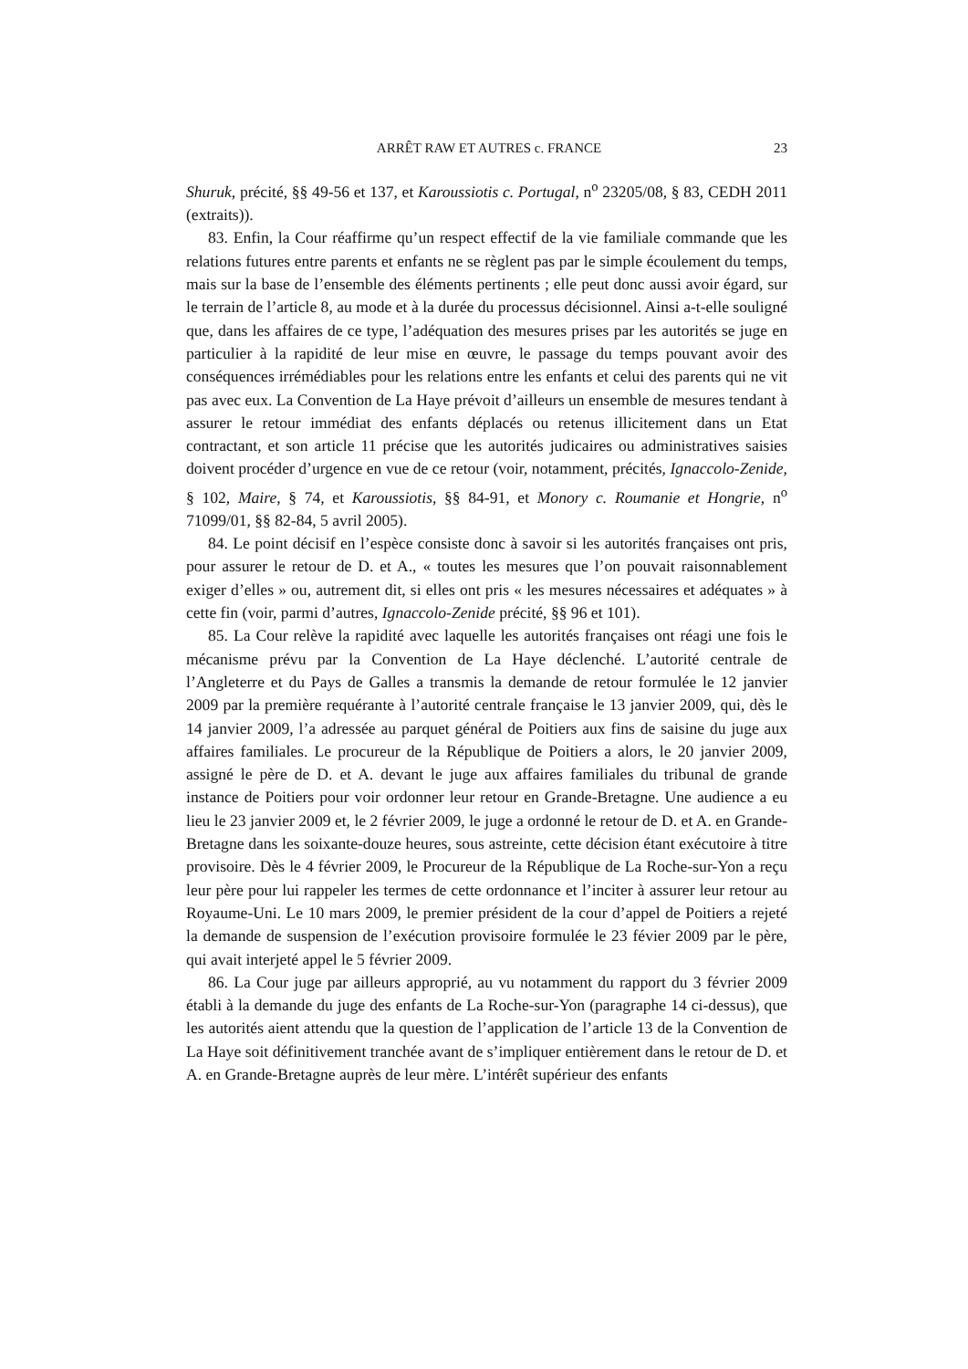ARRÊT RAW ET AUTRES c. FRANCE 23
Shuruk, précité, §§ 49-56 et 137, et Karoussiotis c. Portugal, n<sup>o</sup> 23205/08, § 83, CEDH 2011 (extraits)).
83. Enfin, la Cour réaffirme qu’un respect effectif de la vie familiale commande que les relations futures entre parents et enfants ne se règlent pas par le simple écoulement du temps, mais sur la base de l’ensemble des éléments pertinents ; elle peut donc aussi avoir égard, sur le terrain de l’article 8, au mode et à la durée du processus décisionnel. Ainsi a-t-elle souligné que, dans les affaires de ce type, l’adéquation des mesures prises par les autorités se juge en particulier à la rapidité de leur mise en œuvre, le passage du temps pouvant avoir des conséquences irrémédiables pour les relations entre les enfants et celui des parents qui ne vit pas avec eux. La Convention de La Haye prévoit d’ailleurs un ensemble de mesures tendant à assurer le retour immédiat des enfants déplacés ou retenus illicitement dans un Etat contractant, et son article 11 précise que les autorités judicaires ou administratives saisies doivent procéder d’urgence en vue de ce retour (voir, notamment, précités, Ignaccolo-Zenide, § 102, Maire, § 74, et Karoussiotis, §§ 84-91, et Monory c. Roumanie et Hongrie, n<sup>o</sup> 71099/01, §§ 82-84, 5 avril 2005).
84. Le point décisif en l’espèce consiste donc à savoir si les autorités françaises ont pris, pour assurer le retour de D. et A., « toutes les mesures que l’on pouvait raisonnablement exiger d’elles » ou, autrement dit, si elles ont pris « les mesures nécessaires et adéquates » à cette fin (voir, parmi d’autres, Ignaccolo-Zenide précité, §§ 96 et 101).
85. La Cour relève la rapidité avec laquelle les autorités françaises ont réagi une fois le mécanisme prévu par la Convention de La Haye déclenché. L’autorité centrale de l’Angleterre et du Pays de Galles a transmis la demande de retour formulée le 12 janvier 2009 par la première requérante à l’autorité centrale française le 13 janvier 2009, qui, dès le 14 janvier 2009, l’a adressée au parquet général de Poitiers aux fins de saisine du juge aux affaires familiales. Le procureur de la République de Poitiers a alors, le 20 janvier 2009, assigné le père de D. et A. devant le juge aux affaires familiales du tribunal de grande instance de Poitiers pour voir ordonner leur retour en Grande-Bretagne. Une audience a eu lieu le 23 janvier 2009 et, le 2 février 2009, le juge a ordonné le retour de D. et A. en Grande-Bretagne dans les soixante-douze heures, sous astreinte, cette décision étant exécutoire à titre provisoire. Dès le 4 février 2009, le Procureur de la République de La Roche-sur-Yon a reçu leur père pour lui rappeler les termes de cette ordonnance et l’inciter à assurer leur retour au Royaume-Uni. Le 10 mars 2009, le premier président de la cour d’appel de Poitiers a rejeté la demande de suspension de l’exécution provisoire formulée le 23 févier 2009 par le père, qui avait interjeté appel le 5 février 2009.
86. La Cour juge par ailleurs approprié, au vu notamment du rapport du 3 février 2009 établi à la demande du juge des enfants de La Roche-sur-Yon (paragraphe 14 ci-dessus), que les autorités aient attendu que la question de l’application de l’article 13 de la Convention de La Haye soit définitivement tranchée avant de s’impliquer entièrement dans le retour de D. et A. en Grande-Bretagne auprès de leur mère. L’intérêt supérieur des enfants